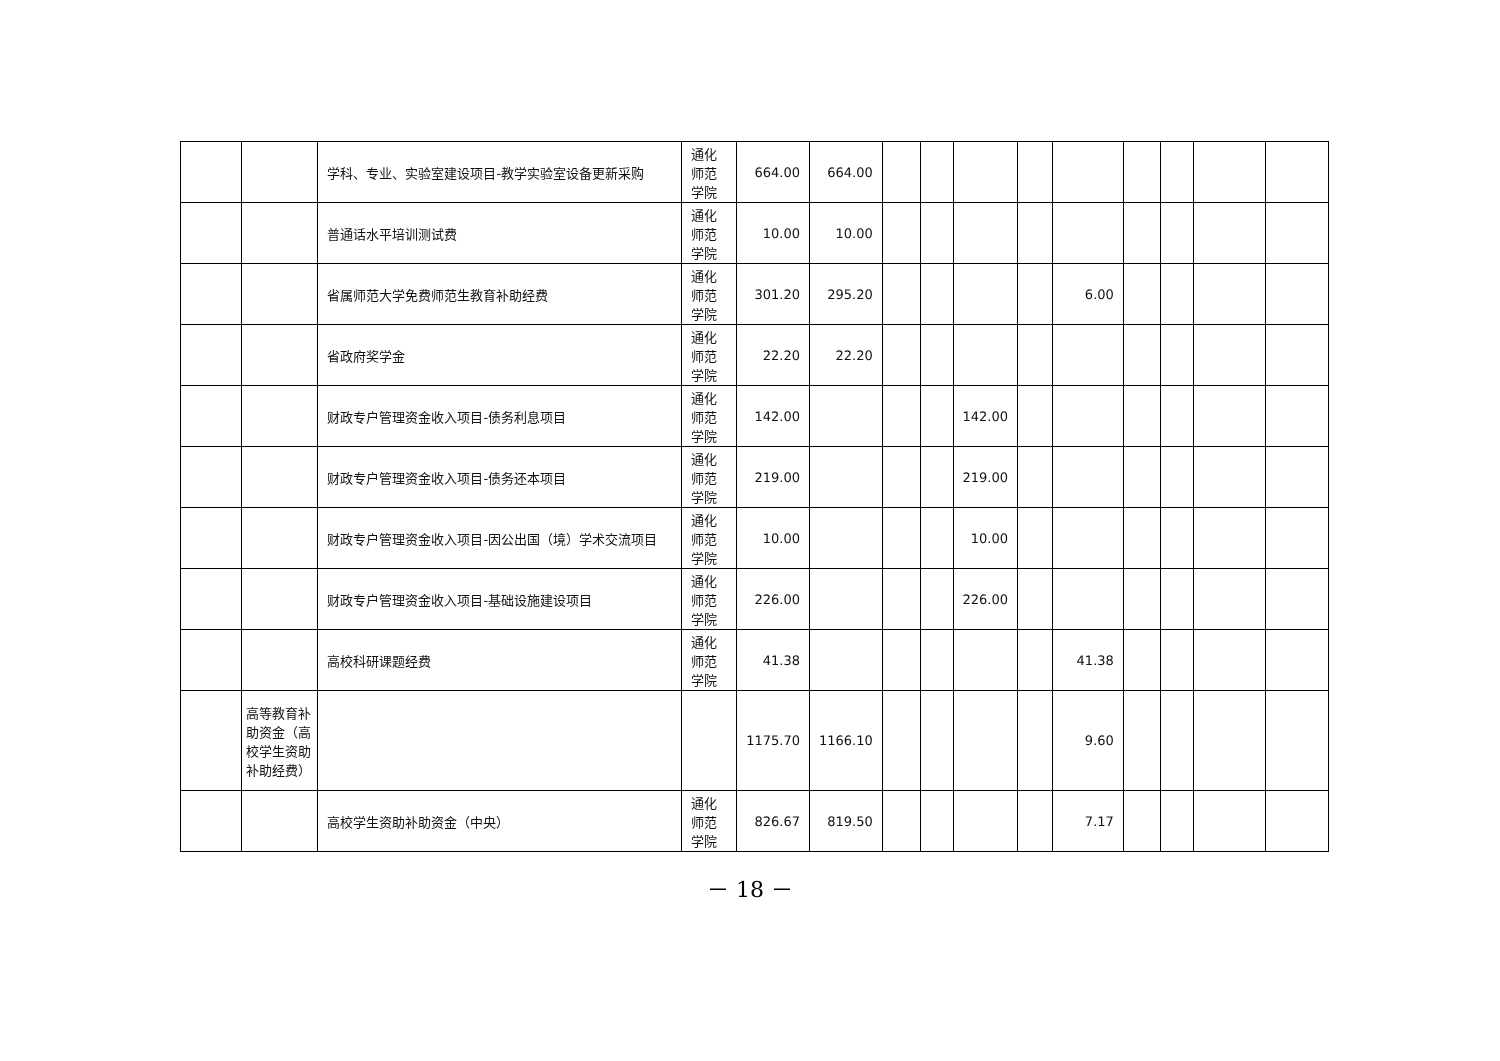| | | 学科、专业、实验室建设项目-教学实验室设备更新采购 | 通化师范学院 | 664.00 | 664.00 | | | | | | | | | |
| | | 普通话水平培训测试费 | 通化师范学院 | 10.00 | 10.00 | | | | | | | | | |
| | | 省属师范大学免费师范生教育补助经费 | 通化师范学院 | 301.20 | 295.20 | | | | | 6.00 | | | | |
| | | 省政府奖学金 | 通化师范学院 | 22.20 | 22.20 | | | | | | | | | |
| | | 财政专户管理资金收入项目-债务利息项目 | 通化师范学院 | 142.00 | | | | 142.00 | | | | | | |
| | | 财政专户管理资金收入项目-债务还本项目 | 通化师范学院 | 219.00 | | | | 219.00 | | | | | | |
| | | 财政专户管理资金收入项目-因公出国（境）学术交流项目 | 通化师范学院 | 10.00 | | | | 10.00 | | | | | | |
| | | 财政专户管理资金收入项目-基础设施建设项目 | 通化师范学院 | 226.00 | | | | 226.00 | | | | | | |
| | | 高校科研课题经费 | 通化师范学院 | 41.38 | | | | | | 41.38 | | | | |
| | 高等教育补助资金（高校学生资助补助经费） | | | 1175.70 | 1166.10 | | | | | 9.60 | | | | |
| | | 高校学生资助补助资金（中央） | 通化师范学院 | 826.67 | 819.50 | | | | | 7.17 | | | | |
－ 18 －